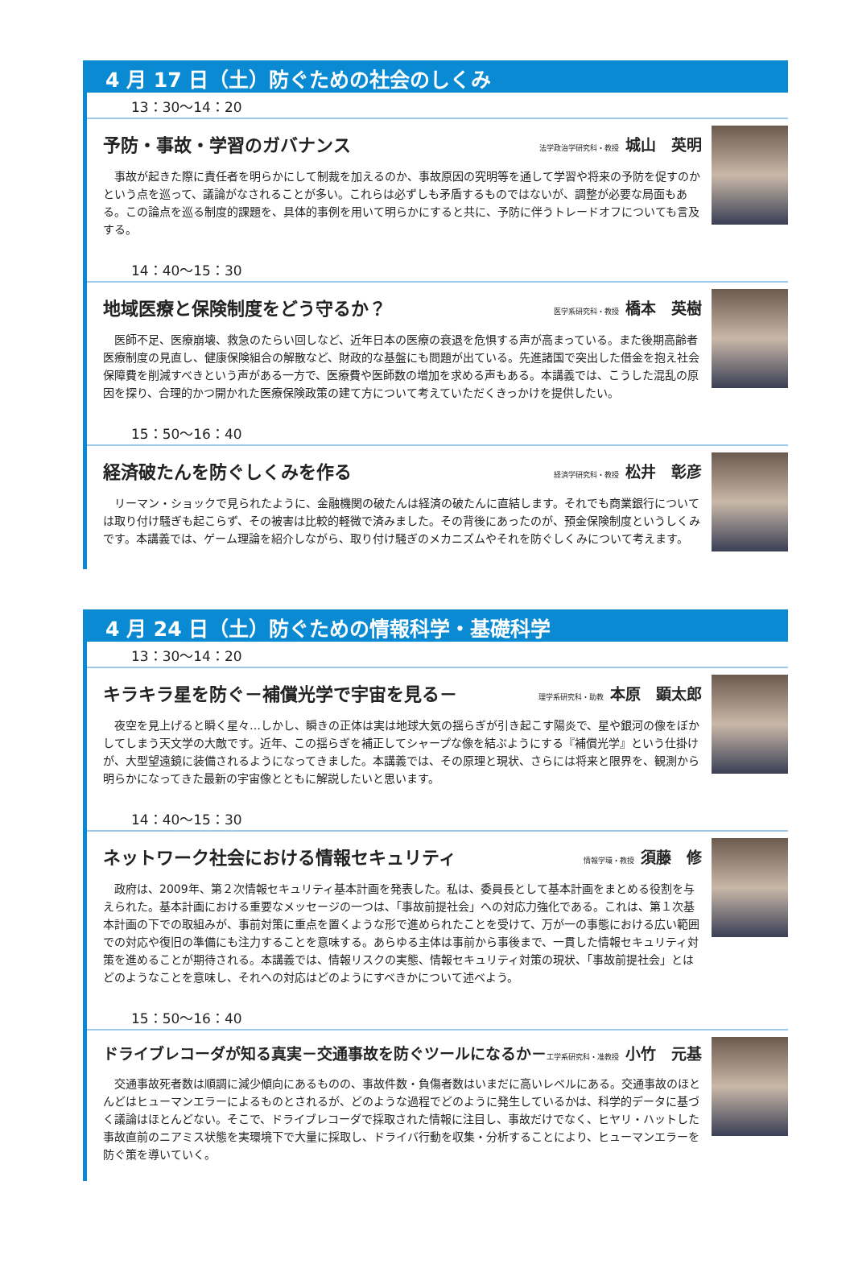4 月 17 日（土）防ぐための社会のしくみ
13：30〜14：20
予防・事故・学習のガバナンス 法学政治学研究科・教授 城山　英明
事故が起きた際に責任者を明らかにして制裁を加えるのか、事故原因の究明等を通して学習や将来の予防を促すのかという点を巡って、議論がなされることが多い。これらは必ずしも矛盾するものではないが、調整が必要な局面もある。この論点を巡る制度的課題を、具体的事例を用いて明らかにすると共に、予防に伴うトレードオフについても言及する。
14：40〜15：30
地域医療と保険制度をどう守るか？ 医学系研究科・教授 橋本　英樹
医師不足、医療崩壊、救急のたらい回しなど、近年日本の医療の衰退を危惧する声が高まっている。また後期高齢者医療制度の見直し、健康保険組合の解散など、財政的な基盤にも問題が出ている。先進諸国で突出した借金を抱え社会保障費を削減すべきという声がある一方で、医療費や医師数の増加を求める声もある。本講義では、こうした混乱の原因を探り、合理的かつ開かれた医療保険政策の建て方について考えていただくきっかけを提供したい。
15：50〜16：40
経済破たんを防ぐしくみを作る 経済学研究科・教授 松井　彰彦
リーマン・ショックで見られたように、金融機関の破たんは経済の破たんに直結します。それでも商業銀行については取り付け騒ぎも起こらず、その被害は比較的軽微で済みました。その背後にあったのが、預金保険制度というしくみです。本講義では、ゲーム理論を紹介しながら、取り付け騒ぎのメカニズムやそれを防ぐしくみについて考えます。
4 月 24 日（土）防ぐための情報科学・基礎科学
13：30〜14：20
キラキラ星を防ぐ－補償光学で宇宙を見る－ 理学系研究科・助教 本原　顕太郎
夜空を見上げると瞬く星々…しかし、瞬きの正体は実は地球大気の揺らぎが引き起こす陽炎で、星や銀河の像をぼかしてしまう天文学の大敵です。近年、この揺らぎを補正してシャープな像を結ぶようにする『補償光学』という仕掛けが、大型望遠鏡に装備されるようになってきました。本講義では、その原理と現状、さらには将来と限界を、観測から明らかになってきた最新の宇宙像とともに解説したいと思います。
14：40〜15：30
ネットワーク社会における情報セキュリティ 情報学環・教授 須藤　修
政府は、2009年、第２次情報セキュリティ基本計画を発表した。私は、委員長として基本計画をまとめる役割を与えられた。基本計画における重要なメッセージの一つは、「事故前提社会」への対応力強化である。これは、第１次基本計画の下での取組みが、事前対策に重点を置くような形で進められたことを受けて、万が一の事態における広い範囲での対応や復旧の準備にも注力することを意味する。あらゆる主体は事前から事後まで、一貫した情報セキュリティ対策を進めることが期待される。本講義では、情報リスクの実態、情報セキュリティ対策の現状、「事故前提社会」とはどのようなことを意味し、それへの対応はどのようにすべきかについて述べよう。
15：50〜16：40
ドライブレコーダが知る真実－交通事故を防ぐツールになるか－ 工学系研究科・准教授 小竹　元基
交通事故死者数は順調に減少傾向にあるものの、事故件数・負傷者数はいまだに高いレベルにある。交通事故のほとんどはヒューマンエラーによるものとされるが、どのような過程でどのように発生しているかは、科学的データに基づく議論はほとんどない。そこで、ドライブレコーダで採取された情報に注目し、事故だけでなく、ヒヤリ・ハットした事故直前のニアミス状態を実環境下で大量に採取し、ドライバ行動を収集・分析することにより、ヒューマンエラーを防ぐ策を導いていく。